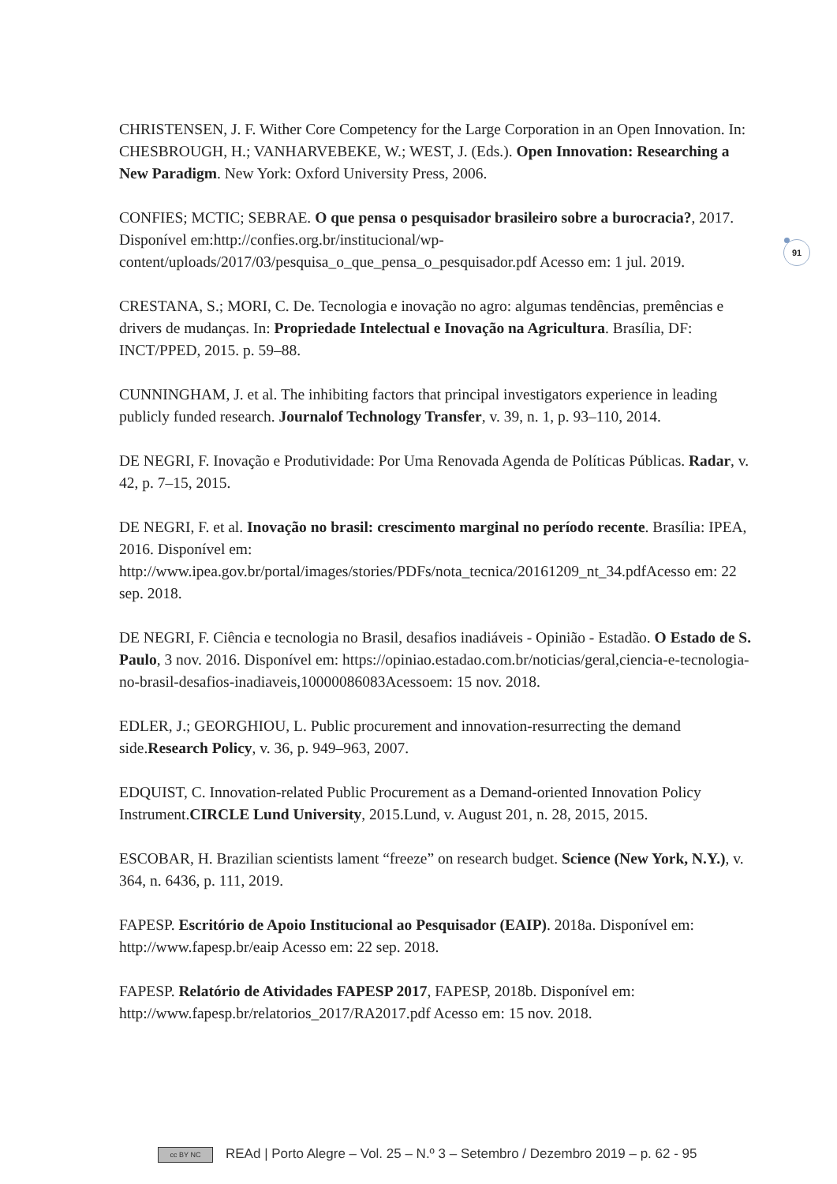91
CHRISTENSEN, J. F. Wither Core Competency for the Large Corporation in an Open Innovation. In: CHESBROUGH, H.; VANHARVEBEKE, W.; WEST, J. (Eds.). Open Innovation: Researching a New Paradigm. New York: Oxford University Press, 2006.
CONFIES; MCTIC; SEBRAE. O que pensa o pesquisador brasileiro sobre a burocracia?, 2017. Disponível em:http://confies.org.br/institucional/wp-content/uploads/2017/03/pesquisa_o_que_pensa_o_pesquisador.pdf Acesso em: 1 jul. 2019.
CRESTANA, S.; MORI, C. De. Tecnologia e inovação no agro: algumas tendências, premências e drivers de mudanças. In: Propriedade Intelectual e Inovação na Agricultura. Brasília, DF: INCT/PPED, 2015. p. 59–88.
CUNNINGHAM, J. et al. The inhibiting factors that principal investigators experience in leading publicly funded research. Journalof Technology Transfer, v. 39, n. 1, p. 93–110, 2014.
DE NEGRI, F. Inovação e Produtividade: Por Uma Renovada Agenda de Políticas Públicas. Radar, v. 42, p. 7–15, 2015.
DE NEGRI, F. et al. Inovação no brasil: crescimento marginal no período recente. Brasília: IPEA, 2016. Disponível em: http://www.ipea.gov.br/portal/images/stories/PDFs/nota_tecnica/20161209_nt_34.pdfAcesso em: 22 sep. 2018.
DE NEGRI, F. Ciência e tecnologia no Brasil, desafios inadiáveis - Opinião - Estadão. O Estado de S. Paulo, 3 nov. 2016. Disponível em: https://opiniao.estadao.com.br/noticias/geral,ciencia-e-tecnologia-no-brasil-desafios-inadiaveis,10000086083Acessoem: 15 nov. 2018.
EDLER, J.; GEORGHIOU, L. Public procurement and innovation-resurrecting the demand side.Research Policy, v. 36, p. 949–963, 2007.
EDQUIST, C. Innovation-related Public Procurement as a Demand-oriented Innovation Policy Instrument.CIRCLE Lund University, 2015.Lund, v. August 201, n. 28, 2015, 2015.
ESCOBAR, H. Brazilian scientists lament “freeze” on research budget. Science (New York, N.Y.), v. 364, n. 6436, p. 111, 2019.
FAPESP. Escritório de Apoio Institucional ao Pesquisador (EAIP). 2018a. Disponível em: http://www.fapesp.br/eaip Acesso em: 22 sep. 2018.
FAPESP. Relatório de Atividades FAPESP 2017, FAPESP, 2018b. Disponível em: http://www.fapesp.br/relatorios_2017/RA2017.pdf Acesso em: 15 nov. 2018.
cc BY NC REAd | Porto Alegre – Vol. 25 – N.º 3 – Setembro / Dezembro 2019 – p. 62 - 95